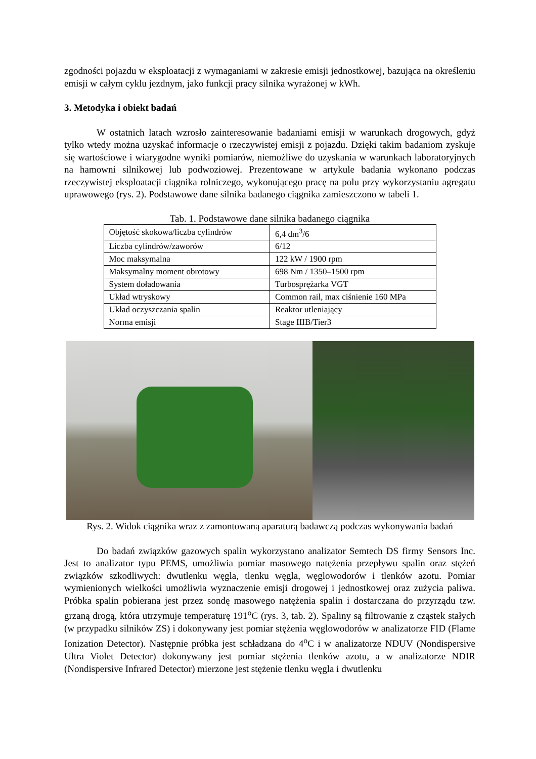zgodności pojazdu w eksploatacji z wymaganiami w zakresie emisji jednostkowej, bazująca na określeniu emisji w całym cyklu jezdnym, jako funkcji pracy silnika wyrażonej w kWh.
3. Metodyka i obiekt badań
W ostatnich latach wzrosło zainteresowanie badaniami emisji w warunkach drogowych, gdyż tylko wtedy można uzyskać informacje o rzeczywistej emisji z pojazdu. Dzięki takim badaniom zyskuje się wartościowe i wiarygodne wyniki pomiarów, niemożliwe do uzyskania w warunkach laboratoryjnych na hamowni silnikowej lub podwoziowej. Prezentowane w artykule badania wykonano podczas rzeczywistej eksploatacji ciągnika rolniczego, wykonującego pracę na polu przy wykorzystaniu agregatu uprawowego (rys. 2). Podstawowe dane silnika badanego ciągnika zamieszczono w tabeli 1.
Tab. 1. Podstawowe dane silnika badanego ciągnika
| Objętość skokowa/liczba cylindrów | 6,4 dm<sup>3</sup>/6 |
| Liczba cylindrów/zaworów | 6/12 |
| Moc maksymalna | 122 kW / 1900 rpm |
| Maksymalny moment obrotowy | 698 Nm / 1350–1500 rpm |
| System doładowania | Turbosprężarka VGT |
| Układ wtryskowy | Common rail, max ciśnienie 160 MPa |
| Układ oczyszczania spalin | Reaktor utleniający |
| Norma emisji | Stage IIIB/Tier3 |
Rys. 2. Widok ciągnika wraz z zamontowaną aparaturą badawczą podczas wykonywania badań
Do badań związków gazowych spalin wykorzystano analizator Semtech DS firmy Sensors Inc. Jest to analizator typu PEMS, umożliwia pomiar masowego natężenia przepływu spalin oraz stężeń związków szkodliwych: dwutlenku węgla, tlenku węgla, węglowodorów i tlenków azotu. Pomiar wymienionych wielkości umożliwia wyznaczenie emisji drogowej i jednostkowej oraz zużycia paliwa. Próbka spalin pobierana jest przez sondę masowego natężenia spalin i dostarczana do przyrządu tzw. grzaną drogą, która utrzymuje temperaturę 191<sup>o</sup>C (rys. 3, tab. 2). Spaliny są filtrowanie z cząstek stałych (w przypadku silników ZS) i dokonywany jest pomiar stężenia węglowodorów w analizatorze FID (Flame Ionization Detector). Następnie próbka jest schładzana do 4<sup>o</sup>C i w analizatorze NDUV (Nondispersive Ultra Violet Detector) dokonywany jest pomiar stężenia tlenków azotu, a w analizatorze NDIR (Nondispersive Infrared Detector) mierzone jest stężenie tlenku węgla i dwutlenku